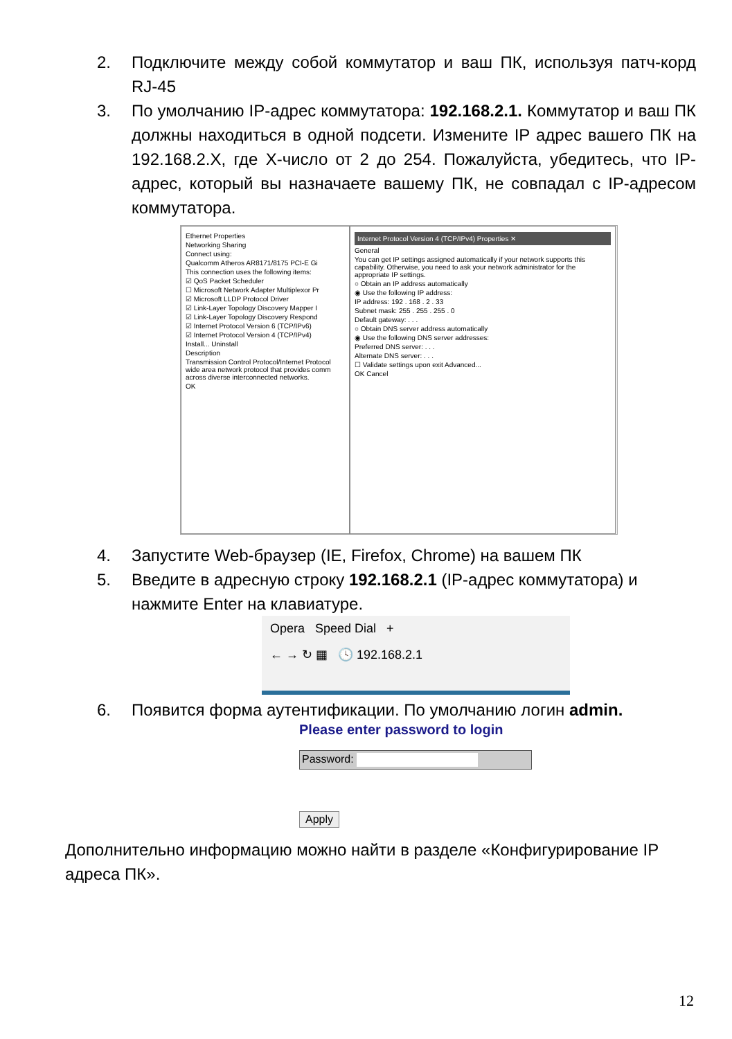2. Подключите между собой коммутатор и ваш ПК, используя патч-корд RJ-45
3. По умолчанию IP-адрес коммутатора: 192.168.2.1. Коммутатор и ваш ПК должны находиться в одной подсети. Измените IP адрес вашего ПК на 192.168.2.X, где X-число от 2 до 254. Пожалуйста, убедитесь, что IP-адрес, который вы назначаете вашему ПК, не совпадал с IP-адресом коммутатора.
Ethernet Properties
Networking Sharing
Connect using:
Qualcomm Atheros AR8171/8175 PCI-E Gi
This connection uses the following items:
☑ QoS Packet Scheduler
☐ Microsoft Network Adapter Multiplexor Pr
☑ Microsoft LLDP Protocol Driver
☑ Link-Layer Topology Discovery Mapper I
☑ Link-Layer Topology Discovery Respond
☑ Internet Protocol Version 6 (TCP/IPv6)
☑ Internet Protocol Version 4 (TCP/IPv4)
Install... Uninstall
Description
Transmission Control Protocol/Internet Protocol wide area network protocol that provides comm across diverse interconnected networks.
OK
Internet Protocol Version 4 (TCP/IPv4) Properties ✕
General
You can get IP settings assigned automatically if your network supports this capability. Otherwise, you need to ask your network administrator for the appropriate IP settings.
○ Obtain an IP address automatically
◉ Use the following IP address:
IP address: 192 . 168 . 2 . 33
Subnet mask: 255 . 255 . 255 . 0
Default gateway: . . .
○ Obtain DNS server address automatically
◉ Use the following DNS server addresses:
Preferred DNS server: . . .
Alternate DNS server: . . .
☐ Validate settings upon exit Advanced...
OK Cancel
4. Запустите Web-браузер (IE, Firefox, Chrome) на вашем ПК
5. Введите в адресную строку 192.168.2.1 (IP-адрес коммутатора) и нажмите Enter на клавиатуре.
Opera Speed Dial +
← → ↻ ▦ 🕓 192.168.2.1
6. Появится форма аутентификации. По умолчанию логин admin.
Please enter password to login
Password:
Apply
Дополнительно информацию можно найти в разделе «Конфигурирование IP адреса ПК».
12